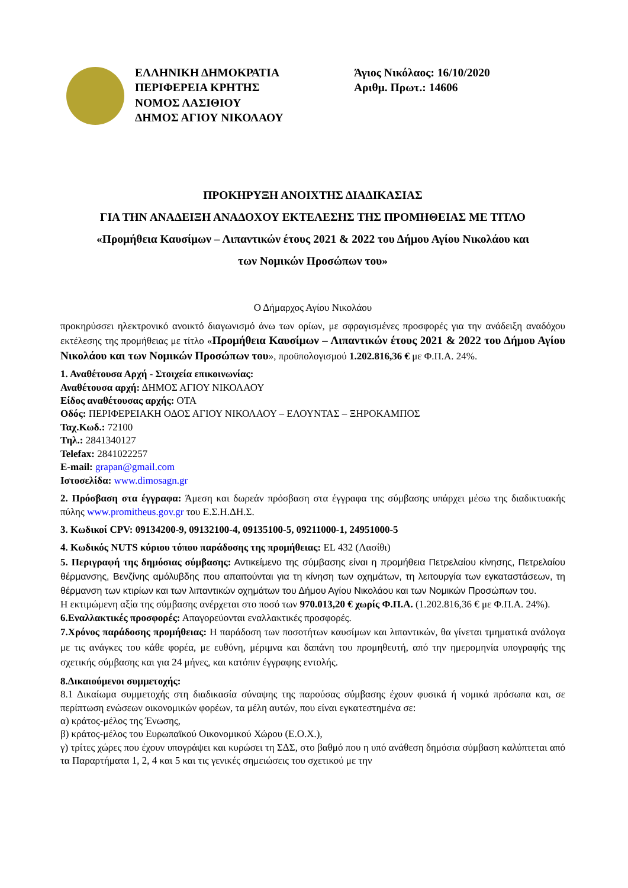ΕΛΛΗΝΙΚΗ ΔΗΜΟΚΡΑΤΙΑ
ΠΕΡΙΦΕΡΕΙΑ ΚΡΗΤΗΣ
ΝΟΜΟΣ ΛΑΣΙΘΙΟΥ
ΔΗΜΟΣ ΑΓΙΟΥ ΝΙΚΟΛΑΟΥ
Άγιος Νικόλαος: 16/10/2020
Αριθμ. Πρωτ.: 14606
ΠΡΟΚΗΡΥΞΗ ΑΝΟΙΧΤΗΣ ΔΙΑΔΙΚΑΣΙΑΣ
ΓΙΑ ΤΗΝ ΑΝΑΔΕΙΞΗ ΑΝΑΔΟΧΟΥ ΕΚΤΕΛΕΣΗΣ ΤΗΣ ΠΡΟΜΗΘΕΙΑΣ ΜΕ ΤΙΤΛΟ
«Προμήθεια Καυσίμων – Λιπαντικών έτους 2021 & 2022 του Δήμου Αγίου Νικολάου και
των Νομικών Προσώπων του»
Ο Δήμαρχος Αγίου Νικολάου
προκηρύσσει ηλεκτρονικό ανοικτό διαγωνισμό άνω των ορίων, με σφραγισμένες προσφορές για την ανάδειξη αναδόχου εκτέλεσης της προμήθειας με τίτλο «Προμήθεια Καυσίμων – Λιπαντικών έτους 2021 & 2022 του Δήμου Αγίου Νικολάου και των Νομικών Προσώπων του», προϋπολογισμού 1.202.816,36 € με Φ.Π.Α. 24%.
1. Αναθέτουσα Αρχή - Στοιχεία επικοινωνίας:
Αναθέτουσα αρχή: ΔΗΜΟΣ ΑΓΙΟΥ ΝΙΚΟΛΑΟΥ
Είδος αναθέτουσας αρχής: ΟΤΑ
Οδός: ΠΕΡΙΦΕΡΕΙΑΚΗ ΟΔΟΣ ΑΓΙΟΥ ΝΙΚΟΛΑΟΥ – ΕΛΟΥΝΤΑΣ – ΞΗΡΟΚΑΜΠΟΣ
Ταχ.Κωδ.: 72100
Τηλ.: 2841340127
Telefax: 2841022257
E-mail: grapan@gmail.com
Ιστοσελίδα: www.dimosagn.gr
2. Πρόσβαση στα έγγραφα: Άμεση και δωρεάν πρόσβαση στα έγγραφα της σύμβασης υπάρχει μέσω της διαδικτυακής πύλης www.promitheus.gov.gr του Ε.Σ.Η.ΔΗ.Σ.
3. Κωδικοί CPV: 09134200-9, 09132100-4, 09135100-5, 09211000-1, 24951000-5
4. Κωδικός NUTS κύριου τόπου παράδοσης της προμήθειας: EL 432 (Λασίθι)
5. Περιγραφή της δημόσιας σύμβασης: Αντικείμενο της σύμβασης είναι η προμήθεια Πετρελαίου κίνησης, Πετρελαίου θέρμανσης, Βενζίνης αμόλυβδης που απαιτούνται για τη κίνηση των οχημάτων, τη λειτουργία των εγκαταστάσεων, τη θέρμανση των κτιρίων και των λιπαντικών οχημάτων του Δήμου Αγίου Νικολάου και των Νομικών Προσώπων του.
Η εκτιμώμενη αξία της σύμβασης ανέρχεται στο ποσό των 970.013,20 € χωρίς Φ.Π.Α. (1.202.816,36 € με Φ.Π.Α. 24%).
6.Εναλλακτικές προσφορές: Απαγορεύονται εναλλακτικές προσφορές.
7.Χρόνος παράδοσης προμήθειας: Η παράδοση των ποσοτήτων καυσίμων και λιπαντικών, θα γίνεται τμηματικά ανάλογα με τις ανάγκες του κάθε φορέα, με ευθύνη, μέριμνα και δαπάνη του προμηθευτή, από την ημερομηνία υπογραφής της σχετικής σύμβασης και για 24 μήνες, και κατόπιν έγγραφης εντολής.
8.Δικαιούμενοι συμμετοχής:
8.1 Δικαίωμα συμμετοχής στη διαδικασία σύναψης της παρούσας σύμβασης έχουν φυσικά ή νομικά πρόσωπα και, σε περίπτωση ενώσεων οικονομικών φορέων, τα μέλη αυτών, που είναι εγκατεστημένα σε:
α) κράτος-μέλος της Ένωσης,
β) κράτος-μέλος του Ευρωπαϊκού Οικονομικού Χώρου (Ε.Ο.Χ.),
γ) τρίτες χώρες που έχουν υπογράψει και κυρώσει τη ΣΔΣ, στο βαθμό που η υπό ανάθεση δημόσια σύμβαση καλύπτεται από τα Παραρτήματα 1, 2, 4 και 5 και τις γενικές σημειώσεις του σχετικού με την